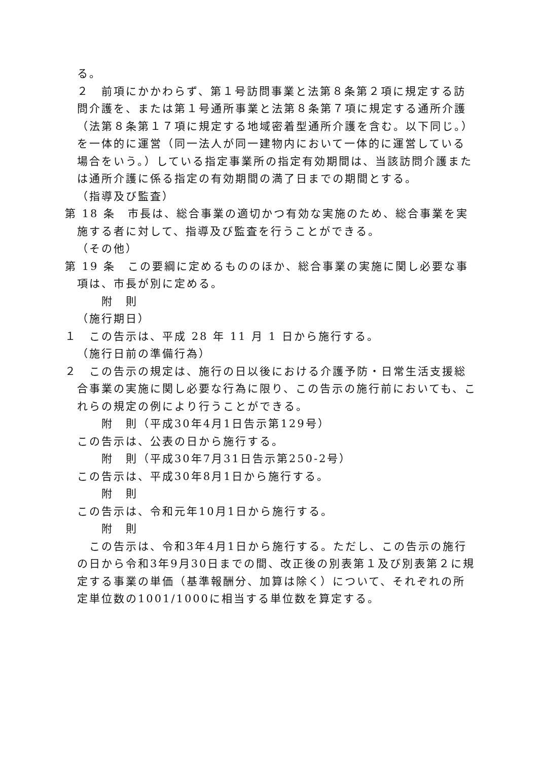る。
２　前項にかかわらず、第１号訪問事業と法第８条第２項に規定する訪問介護を、または第１号通所事業と法第８条第７項に規定する通所介護（法第８条第１７項に規定する地域密着型通所介護を含む。以下同じ。）を一体的に運営（同一法人が同一建物内において一体的に運営している場合をいう。）している指定事業所の指定有効期間は、当該訪問介護または通所介護に係る指定の有効期間の満了日までの期間とする。
（指導及び監査）
第 18 条　市長は、総合事業の適切かつ有効な実施のため、総合事業を実施する者に対して、指導及び監査を行うことができる。
（その他）
第 19 条　この要綱に定めるもののほか、総合事業の実施に関し必要な事項は、市長が別に定める。
附　則
（施行期日）
１　この告示は、平成 28 年 11 月 1 日から施行する。
（施行日前の準備行為）
２　この告示の規定は、施行の日以後における介護予防・日常生活支援総合事業の実施に関し必要な行為に限り、この告示の施行前においても、これらの規定の例により行うことができる。
附　則（平成30年4月1日告示第129号）
この告示は、公表の日から施行する。
附　則（平成30年7月31日告示第250-2号）
この告示は、平成30年8月1日から施行する。
附　則
この告示は、令和元年10月1日から施行する。
附　則
　この告示は、令和3年4月1日から施行する。ただし、この告示の施行の日から令和3年9月30日までの間、改正後の別表第１及び別表第２に規定する事業の単価（基準報酬分、加算は除く）について、それぞれの所定単位数の1001/1000に相当する単位数を算定する。